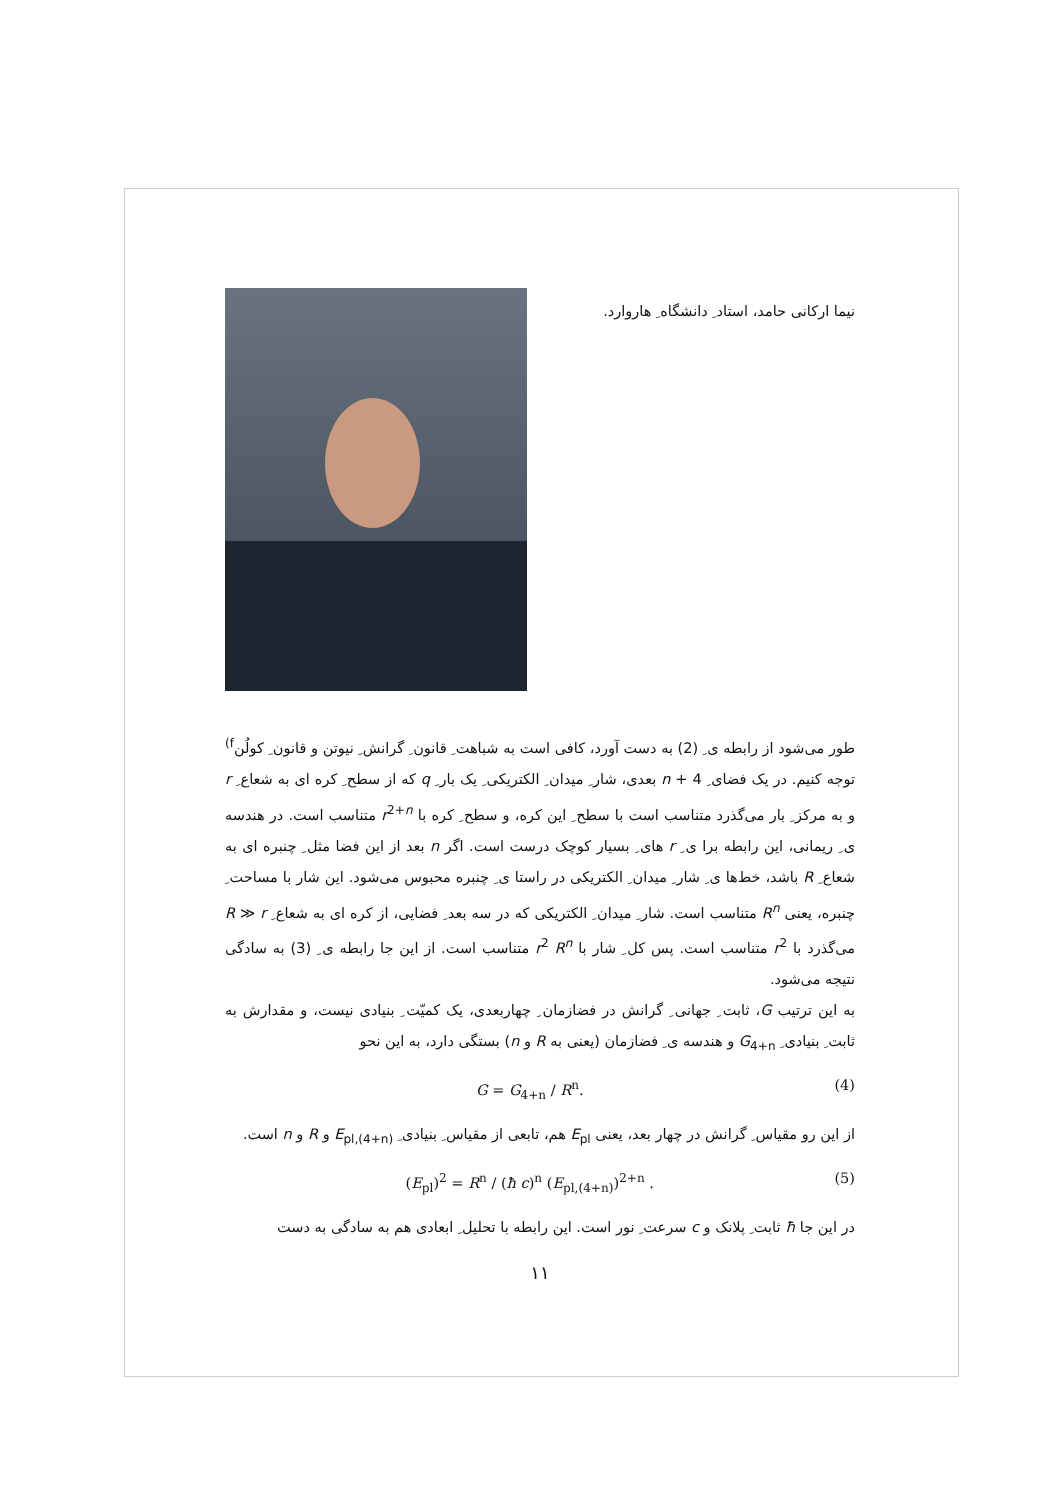نیما ارکانی حامد، استاد ِ دانشگاه ِ هاروارد.
طور می‌شود از رابطه ی ِ (2) به دست آورد، کافی است به شباهت ِ قانون ِ گرانش ِ نیوتن و قانون ِ کولُن<sup>f)</sup> توجه کنیم. در یک فضای ِ 4 + n بعدی، شار ِ میدان ِ الکتریکی ِ یک بار ِ q که از سطح ِ کره ای به شعاع ِ r و به مرکز ِ بار می‌گذرد متناسب است با سطح ِ این کره، و سطح ِ کره با r<sup>2+n</sup> متناسب است. در هندسه ی ِ ریمانی، این رابطه برا ی ِ r های ِ بسیار کوچک درست است. اگر n بعد از این فضا مثل ِ چنبره ای به شعاع ِ R باشد، خط‌ها ی ِ شار ِ میدان ِ الکتریکی در راستا ی ِ چنبره محبوس می‌شود. این شار با مساحت ِ چنبره، یعنی R<sup>n</sup> متناسب است. شار ِ میدان ِ الکتریکی که در سه بعد ِ فضایی، از کره ای به شعاع ِ R ≫ r می‌گذرد با r<sup>2</sup> متناسب است. پس کل ِ شار با r<sup>2</sup> R<sup>n</sup> متناسب است. از این جا رابطه ی ِ (3) به سادگی نتیجه می‌شود.
به این ترتیب G، ثابت ِ جهانی ِ گرانش در فضازمان ِ چهاربعدی، یک کمیّت ِ بنیادی نیست، و مقدارش به ثابت ِ بنیادی ِ G<sub>4+n</sub> و هندسه ی ِ فضازمان (یعنی به R و n) بستگی دارد، به این نحو
G = G<sub>4+n</sub> / R<sup>n</sup>. (4)
از این رو مقیاس ِ گرانش در چهار بعد، یعنی E<sub>pl</sub> هم، تابعی از مقیاس ِ بنیادی ِ E<sub>pl,(4+n)</sub> و R و n است.
(E<sub>pl</sub>)<sup>2</sup> = R<sup>n</sup> / (ħ c)<sup>n</sup> (E<sub>pl,(4+n)</sub>)<sup>2+n</sup> . (5)
در این جا ħ ثابت ِ پلانک و c سرعت ِ نور است. این رابطه با تحلیل ِ ابعادی هم به سادگی به دست
۱۱